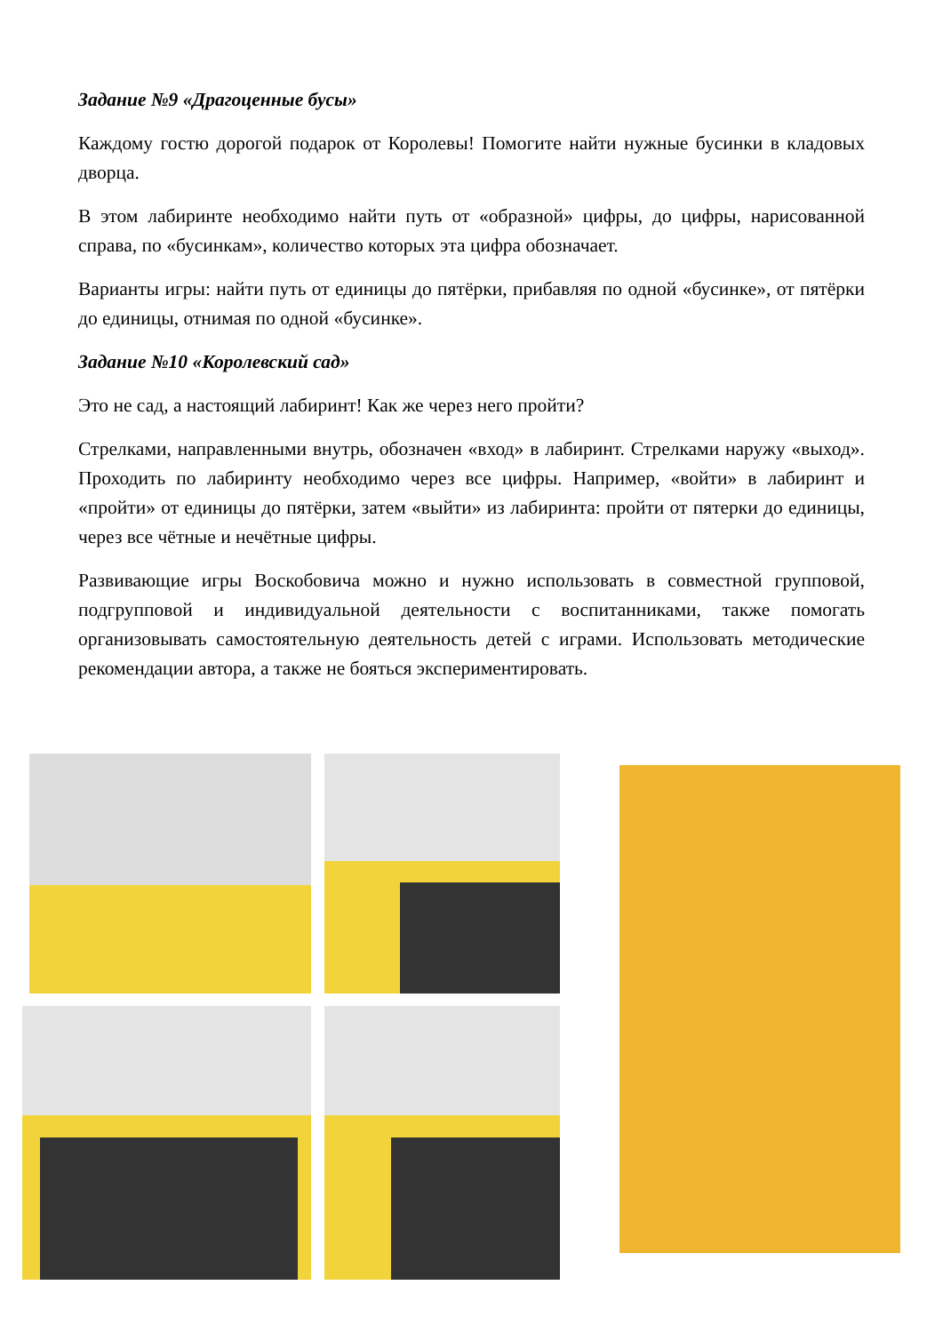Задание №9 «Драгоценные бусы»
Каждому гостю дорогой подарок от Королевы! Помогите найти нужные бусинки в кладовых дворца.
В этом лабиринте необходимо найти путь от «образной» цифры, до цифры, нарисованной справа, по «бусинкам», количество которых эта цифра обозначает.
Варианты игры: найти путь от единицы до пятёрки, прибавляя по одной «бусинке», от пятёрки до единицы, отнимая по одной «бусинке».
Задание №10 «Королевский сад»
Это не сад, а настоящий лабиринт! Как же через него пройти?
Стрелками, направленными внутрь, обозначен «вход» в лабиринт. Стрелками наружу «выход». Проходить по лабиринту необходимо через все цифры. Например, «войти» в лабиринт и «пройти» от единицы до пятёрки, затем «выйти» из лабиринта: пройти от пятерки до единицы, через все чётные и нечётные цифры.
Развивающие игры Воскобовича можно и нужно использовать в совместной групповой, подгрупповой и индивидуальной деятельности с воспитанниками, также помогать организовывать самостоятельную деятельность детей с играми. Использовать методические рекомендации автора, а также не бояться экспериментировать.